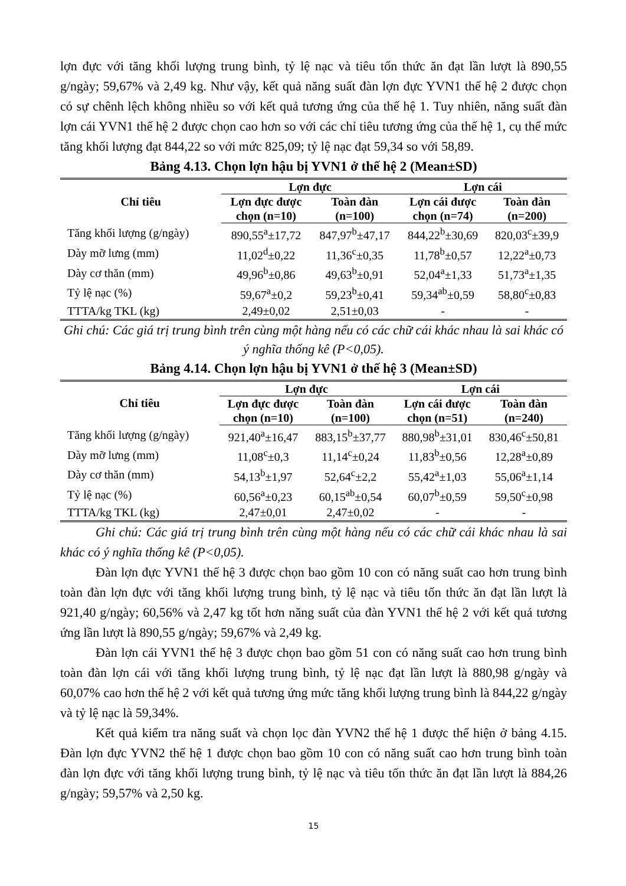lợn đực với tăng khối lượng trung bình, tỷ lệ nạc và tiêu tốn thức ăn đạt lần lượt là 890,55 g/ngày; 59,67% và 2,49 kg. Như vậy, kết quả năng suất đàn lợn đực YVN1 thế hệ 2 được chọn có sự chênh lệch không nhiều so với kết quả tương ứng của thế hệ 1. Tuy nhiên, năng suất đàn lợn cái YVN1 thế hệ 2 được chọn cao hơn so với các chỉ tiêu tương ứng của thế hệ 1, cụ thể mức tăng khối lượng đạt 844,22 so với mức 825,09; tỷ lệ nạc đạt 59,34 so với 58,89.
Bảng 4.13. Chọn lợn hậu bị YVN1 ở thế hệ 2 (Mean±SD)
| Chỉ tiêu | Lợn đực | | Lợn cái | |
| --- | --- | --- | --- | --- |
| | Lợn đực được chọn (n=10) | Toàn đàn (n=100) | Lợn cái được chọn (n=74) | Toàn đàn (n=200) |
| Tăng khối lượng (g/ngày) | 890,55<sup>a</sup>±17,72 | 847,97<sup>b</sup>±47,17 | 844,22<sup>b</sup>±30,69 | 820,03<sup>c</sup>±39,9 |
| Dày mỡ lưng (mm) | 11,02<sup>d</sup>±0,22 | 11,36<sup>c</sup>±0,35 | 11,78<sup>b</sup>±0,57 | 12,22<sup>a</sup>±0,73 |
| Dày cơ thăn (mm) | 49,96<sup>b</sup>±0,86 | 49,63<sup>b</sup>±0,91 | 52,04<sup>a</sup>±1,33 | 51,73<sup>a</sup>±1,35 |
| Tỷ lệ nạc (%) | 59,67<sup>a</sup>±0,2 | 59,23<sup>b</sup>±0,41 | 59,34<sup>ab</sup>±0,59 | 58,80<sup>c</sup>±0,83 |
| TTTA/kg TKL (kg) | 2,49±0,02 | 2,51±0,03 | - | - |
Ghi chú: Các giá trị trung bình trên cùng một hàng nếu có các chữ cái khác nhau là sai khác có ý nghĩa thống kê (P<0,05).
Bảng 4.14. Chọn lợn hậu bị YVN1 ở thế hệ 3 (Mean±SD)
| Chỉ tiêu | Lợn đực | | Lợn cái | |
| --- | --- | --- | --- | --- |
| | Lợn đực được chọn (n=10) | Toàn đàn (n=100) | Lợn cái được chọn (n=51) | Toàn đàn (n=240) |
| Tăng khối lượng (g/ngày) | 921,40<sup>a</sup>±16,47 | 883,15<sup>b</sup>±37,77 | 880,98<sup>b</sup>±31,01 | 830,46<sup>c</sup>±50,81 |
| Dày mỡ lưng (mm) | 11,08<sup>c</sup>±0,3 | 11,14<sup>c</sup>±0,24 | 11,83<sup>b</sup>±0,56 | 12,28<sup>a</sup>±0,89 |
| Dày cơ thăn (mm) | 54,13<sup>b</sup>±1,97 | 52,64<sup>c</sup>±2,2 | 55,42<sup>a</sup>±1,03 | 55,06<sup>a</sup>±1,14 |
| Tỷ lệ nạc (%) | 60,56<sup>a</sup>±0,23 | 60,15<sup>ab</sup>±0,54 | 60,07<sup>b</sup>±0,59 | 59,50<sup>c</sup>±0,98 |
| TTTA/kg TKL (kg) | 2,47±0,01 | 2,47±0,02 | - | - |
Ghi chú: Các giá trị trung bình trên cùng một hàng nếu có các chữ cái khác nhau là sai khác có ý nghĩa thống kê (P<0,05).
Đàn lợn đực YVN1 thế hệ 3 được chọn bao gồm 10 con có năng suất cao hơn trung bình toàn đàn lợn đực với tăng khối lượng trung bình, tỷ lệ nạc và tiêu tốn thức ăn đạt lần lượt là 921,40 g/ngày; 60,56% và 2,47 kg tốt hơn năng suất của đàn YVN1 thế hệ 2 với kết quả tương ứng lần lượt là 890,55 g/ngày; 59,67% và 2,49 kg.
Đàn lợn cái YVN1 thế hệ 3 được chọn bao gồm 51 con có năng suất cao hơn trung bình toàn đàn lợn cái với tăng khối lượng trung bình, tỷ lệ nạc đạt lần lượt là 880,98 g/ngày và 60,07% cao hơn thế hệ 2 với kết quả tương ứng mức tăng khối lượng trung bình là 844,22 g/ngày và tỷ lệ nạc là 59,34%.
Kết quả kiểm tra năng suất và chọn lọc đàn YVN2 thế hệ 1 được thể hiện ở bảng 4.15. Đàn lợn đực YVN2 thế hệ 1 được chọn bao gồm 10 con có năng suất cao hơn trung bình toàn đàn lợn đực với tăng khối lượng trung bình, tỷ lệ nạc và tiêu tốn thức ăn đạt lần lượt là 884,26 g/ngày; 59,57% và 2,50 kg.
15